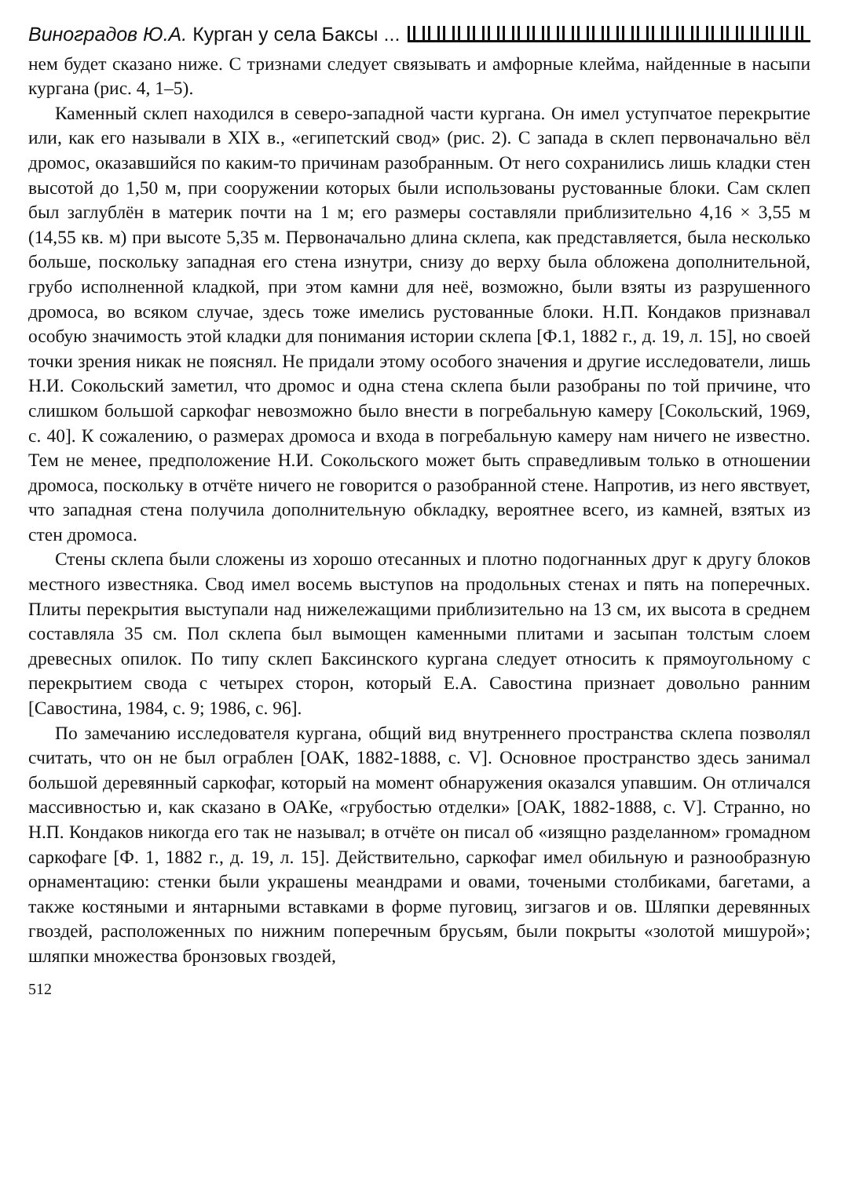Виноградов Ю.А. Курган у села Баксы ...
нем будет сказано ниже. С тризнами следует связывать и амфорные клейма, найденные в насыпи кургана (рис. 4, 1–5).
Каменный склеп находился в северо-западной части кургана. Он имел уступчатое перекрытие или, как его называли в XIX в., «египетский свод» (рис. 2). С запада в склеп первоначально вёл дромос, оказавшийся по каким-то причинам разобранным. От него сохранились лишь кладки стен высотой до 1,50 м, при сооружении которых были использованы рустованные блоки. Сам склеп был заглублён в материк почти на 1 м; его размеры составляли приблизительно 4,16 × 3,55 м (14,55 кв. м) при высоте 5,35 м. Первоначально длина склепа, как представляется, была несколько больше, поскольку западная его стена изнутри, снизу до верху была обложена дополнительной, грубо исполненной кладкой, при этом камни для неё, возможно, были взяты из разрушенного дромоса, во всяком случае, здесь тоже имелись рустованные блоки. Н.П. Кондаков признавал особую значимость этой кладки для понимания истории склепа [Ф.1, 1882 г., д. 19, л. 15], но своей точки зрения никак не пояснял. Не придали этому особого значения и другие исследователи, лишь Н.И. Сокольский заметил, что дромос и одна стена склепа были разобраны по той причине, что слишком большой саркофаг невозможно было внести в погребальную камеру [Сокольский, 1969, с. 40]. К сожалению, о размерах дромоса и входа в погребальную камеру нам ничего не известно. Тем не менее, предположение Н.И. Сокольского может быть справедливым только в отношении дромоса, поскольку в отчёте ничего не говорится о разобранной стене. Напротив, из него явствует, что западная стена получила дополнительную обкладку, вероятнее всего, из камней, взятых из стен дромоса.
Стены склепа были сложены из хорошо отесанных и плотно подогнанных друг к другу блоков местного известняка. Свод имел восемь выступов на продольных стенах и пять на поперечных. Плиты перекрытия выступали над нижележащими приблизительно на 13 см, их высота в среднем составляла 35 см. Пол склепа был вымощен каменными плитами и засыпан толстым слоем древесных опилок. По типу склеп Баксинского кургана следует относить к прямоугольному с перекрытием свода с четырех сторон, который Е.А. Савостина признает довольно ранним [Савостина, 1984, с. 9; 1986, с. 96].
По замечанию исследователя кургана, общий вид внутреннего пространства склепа позволял считать, что он не был ограблен [ОАК, 1882-1888, с. V]. Основное пространство здесь занимал большой деревянный саркофаг, который на момент обнаружения оказался упавшим. Он отличался массивностью и, как сказано в ОАКе, «грубостью отделки» [ОАК, 1882-1888, с. V]. Странно, но Н.П. Кондаков никогда его так не называл; в отчёте он писал об «изящно разделанном» громадном саркофаге [Ф. 1, 1882 г., д. 19, л. 15]. Действительно, саркофаг имел обильную и разнообразную орнаментацию: стенки были украшены меандрами и овами, точеными столбиками, багетами, а также костяными и янтарными вставками в форме пуговиц, зигзагов и ов. Шляпки деревянных гвоздей, расположенных по нижним поперечным брусьям, были покрыты «золотой мишурой»; шляпки множества бронзовых гвоздей,
512